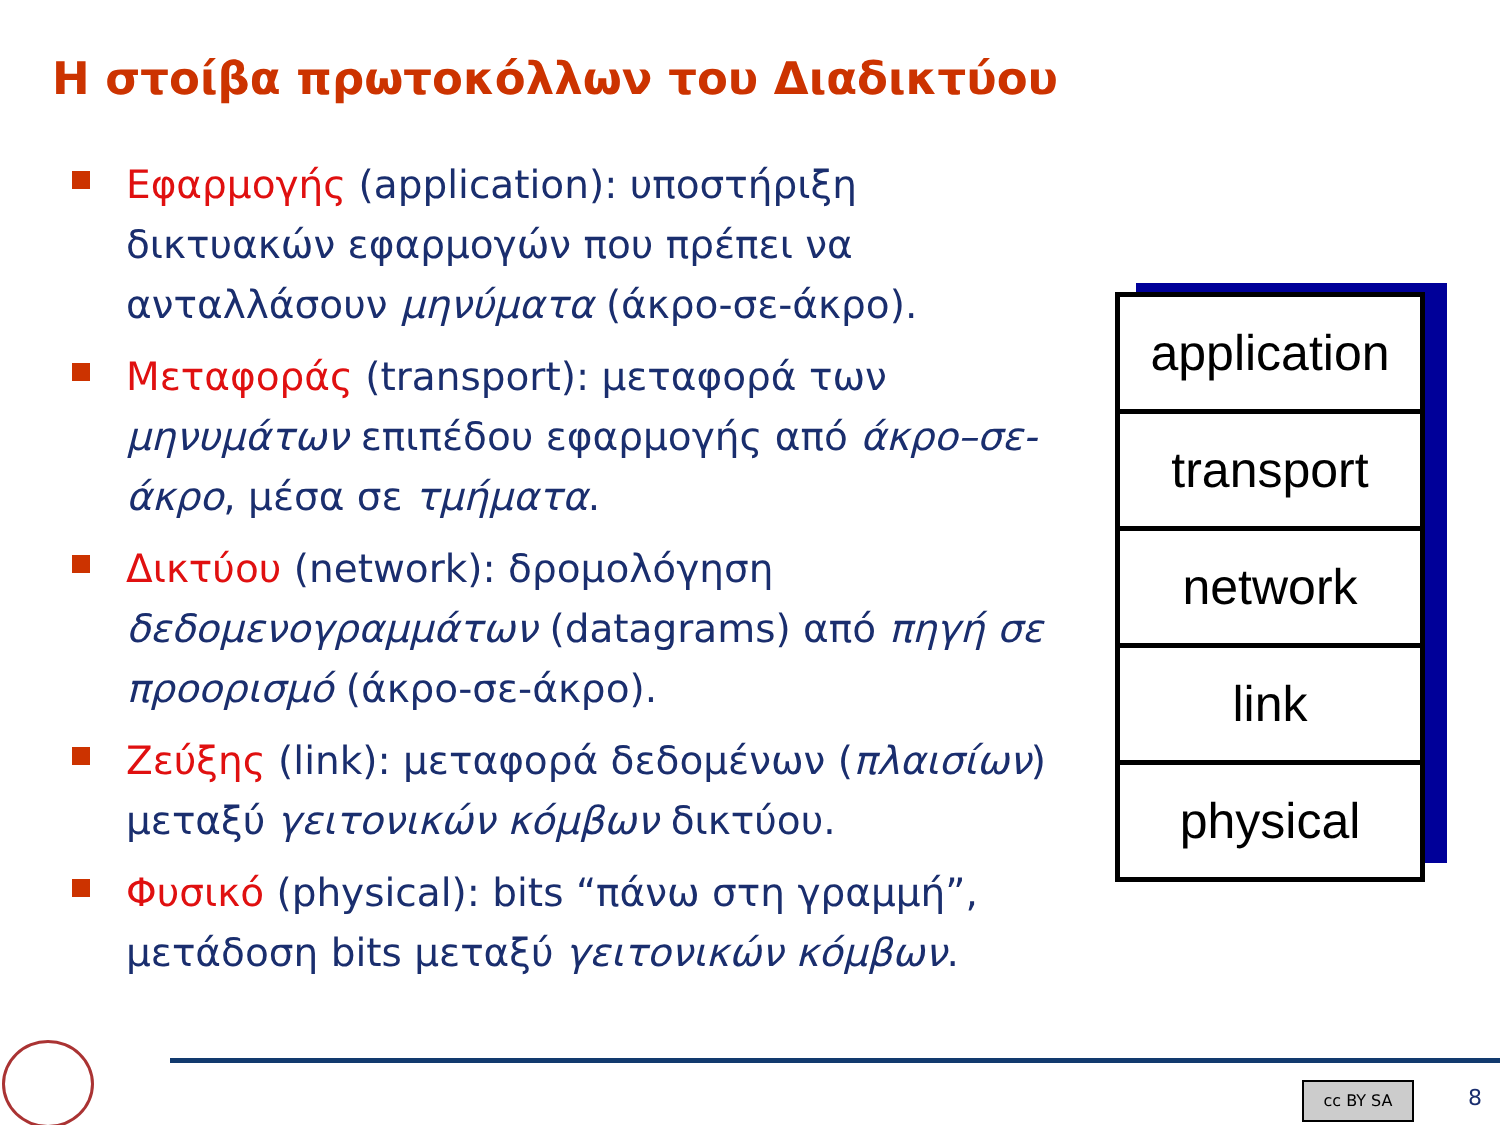Η στοίβα πρωτοκόλλων του Διαδικτύου
Εφαρμογής (application): υποστήριξη δικτυακών εφαρμογών που πρέπει να ανταλλάσουν μηνύματα (άκρο-σε-άκρο).
Μεταφοράς (transport): μεταφορά των μηνυμάτων επιπέδου εφαρμογής από άκρο–σε-άκρο, μέσα σε τμήματα.
Δικτύου (network): δρομολόγηση δεδομενογραμμάτων (datagrams) από πηγή σε προορισμό (άκρο-σε-άκρο).
Ζεύξης (link): μεταφορά δεδομένων (πλαισίων) μεταξύ γειτονικών κόμβων δικτύου.
Φυσικό (physical): bits “πάνω στη γραμμή”, μετάδοση bits μεταξύ γειτονικών κόμβων.
application
transport
network
link
physical
cc BY SA 8